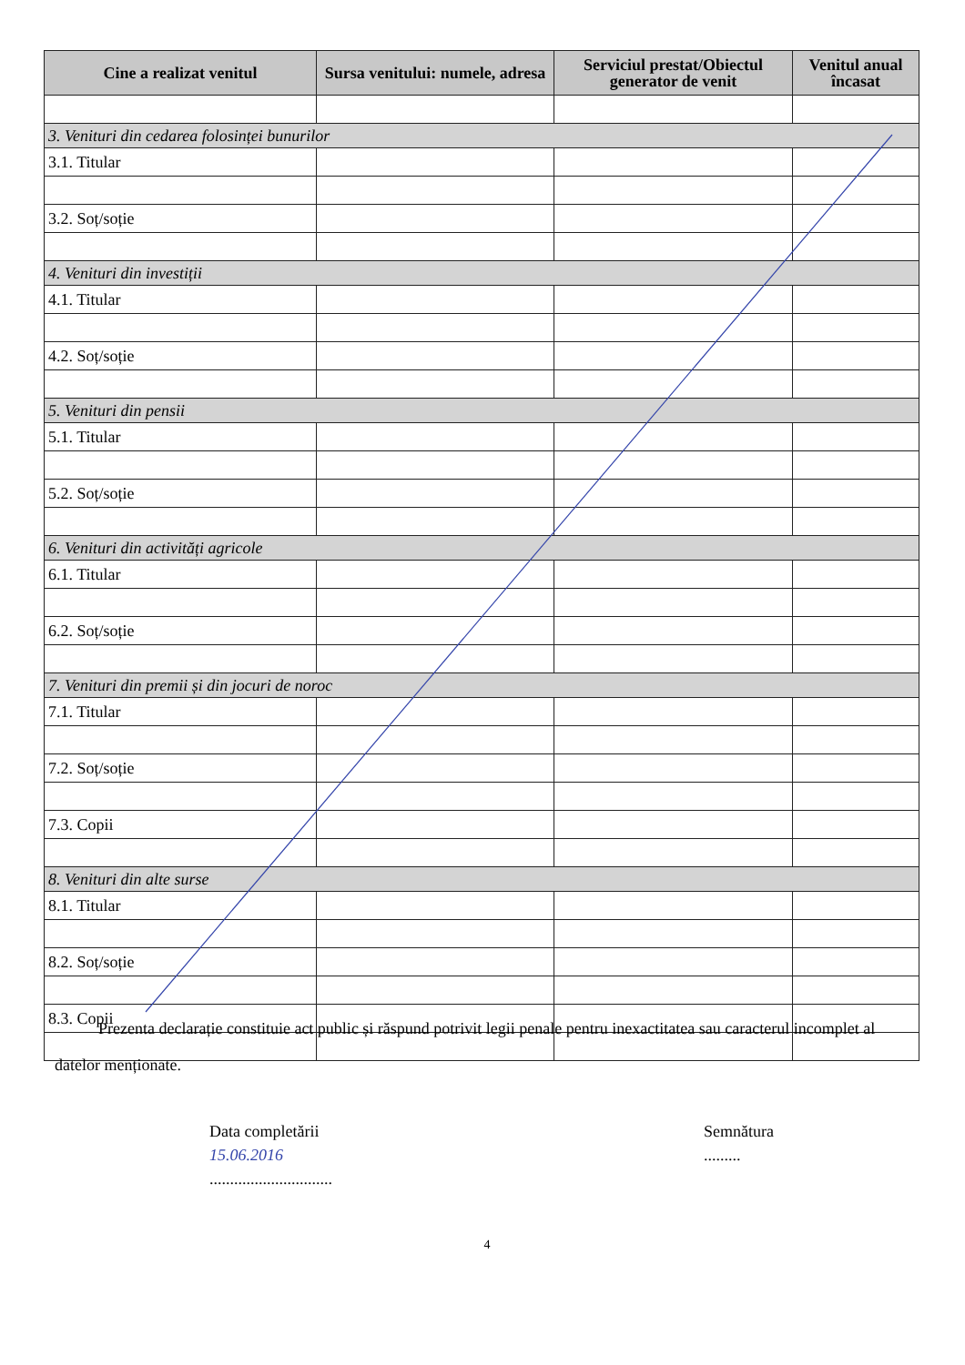| Cine a realizat venitul | Sursa venitului: numele, adresa | Serviciul prestat/Obiectul generator de venit | Venitul anual încasat |
| --- | --- | --- | --- |
| 3. Venituri din cedarea folosinței bunurilor | | | |
| 3.1. Titular | | | |
| 3.2. Soț/soție | | | |
| 4. Venituri din investiții | | | |
| 4.1. Titular | | | |
| 4.2. Soț/soție | | | |
| 5. Venituri din pensii | | | |
| 5.1. Titular | | | |
| 5.2. Soț/soție | | | |
| 6. Venituri din activități agricole | | | |
| 6.1. Titular | | | |
| 6.2. Soț/soție | | | |
| 7. Venituri din premii și din jocuri de noroc | | | |
| 7.1. Titular | | | |
| 7.2. Soț/soție | | | |
| 7.3. Copii | | | |
| 8. Venituri din alte surse | | | |
| 8.1. Titular | | | |
| 8.2. Soț/soție | | | |
| 8.3. Copii | | | |
Prezenta declarație constituie act public și răspund potrivit legii penale pentru inexactitatea sau caracterul incomplet al datelor menționate.
Data completării
15.06.2016
..............................
Semnătura
.........
4